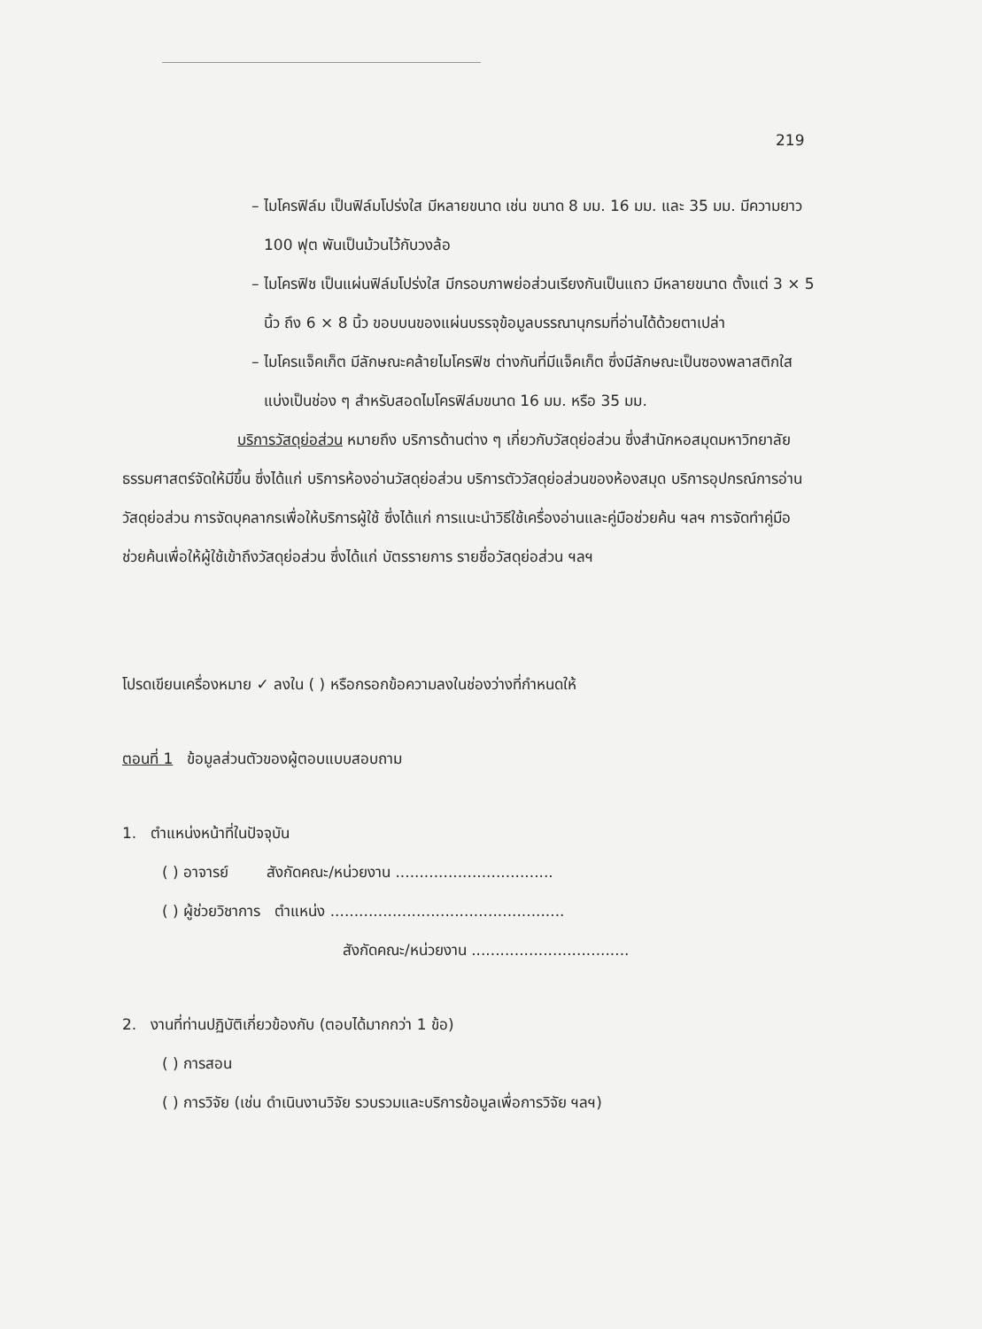219
– ไมโครฟิล์ม เป็นฟิล์มโปร่งใส มีหลายขนาด เช่น ขนาด 8 มม. 16 มม. และ 35 มม. มีความยาว 100 ฟุต พันเป็นม้วนไว้กับวงล้อ
– ไมโครฟิช เป็นแผ่นฟิล์มโปร่งใส มีกรอบภาพย่อส่วนเรียงกันเป็นแถว มีหลายขนาด ตั้งแต่ 3 × 5 นิ้ว ถึง 6 × 8 นิ้ว ขอบบนของแผ่นบรรจุข้อมูลบรรณานุกรมที่อ่านได้ด้วยตาเปล่า
– ไมโครแจ็คเก็ต มีลักษณะคล้ายไมโครฟิช ต่างกันที่มีแจ็คเก็ต ซึ่งมีลักษณะเป็นซองพลาสติกใส แบ่งเป็นช่อง ๆ สำหรับสอดไมโครฟิล์มขนาด 16 มม. หรือ 35 มม.
บริการวัสดุย่อส่วน หมายถึง บริการด้านต่าง ๆ เกี่ยวกับวัสดุย่อส่วน ซึ่งสำนักหอสมุดมหาวิทยาลัยธรรมศาสตร์จัดให้มีขึ้น ซึ่งได้แก่ บริการห้องอ่านวัสดุย่อส่วน บริการตัววัสดุย่อส่วนของห้องสมุด บริการอุปกรณ์การอ่านวัสดุย่อส่วน การจัดบุคลากรเพื่อให้บริการผู้ใช้ ซึ่งได้แก่ การแนะนำวิธีใช้เครื่องอ่านและคู่มือช่วยค้น ฯลฯ การจัดทำคู่มือช่วยค้นเพื่อให้ผู้ใช้เข้าถึงวัสดุย่อส่วน ซึ่งได้แก่ บัตรรายการ รายชื่อวัสดุย่อส่วน ฯลฯ
โปรดเขียนเครื่องหมาย ✓ ลงใน ( ) หรือกรอกข้อความลงในช่องว่างที่กำหนดให้
ตอนที่ 1 ข้อมูลส่วนตัวของผู้ตอบแบบสอบถาม
1. ตำแหน่งหน้าที่ในปัจจุบัน
( ) อาจารย์ สังกัดคณะ/หน่วยงาน .................................
( ) ผู้ช่วยวิชาการ ตำแหน่ง .................................................
สังกัดคณะ/หน่วยงาน .................................
2. งานที่ท่านปฏิบัติเกี่ยวข้องกับ (ตอบได้มากกว่า 1 ข้อ)
( ) การสอน
( ) การวิจัย (เช่น ดำเนินงานวิจัย รวบรวมและบริการข้อมูลเพื่อการวิจัย ฯลฯ)